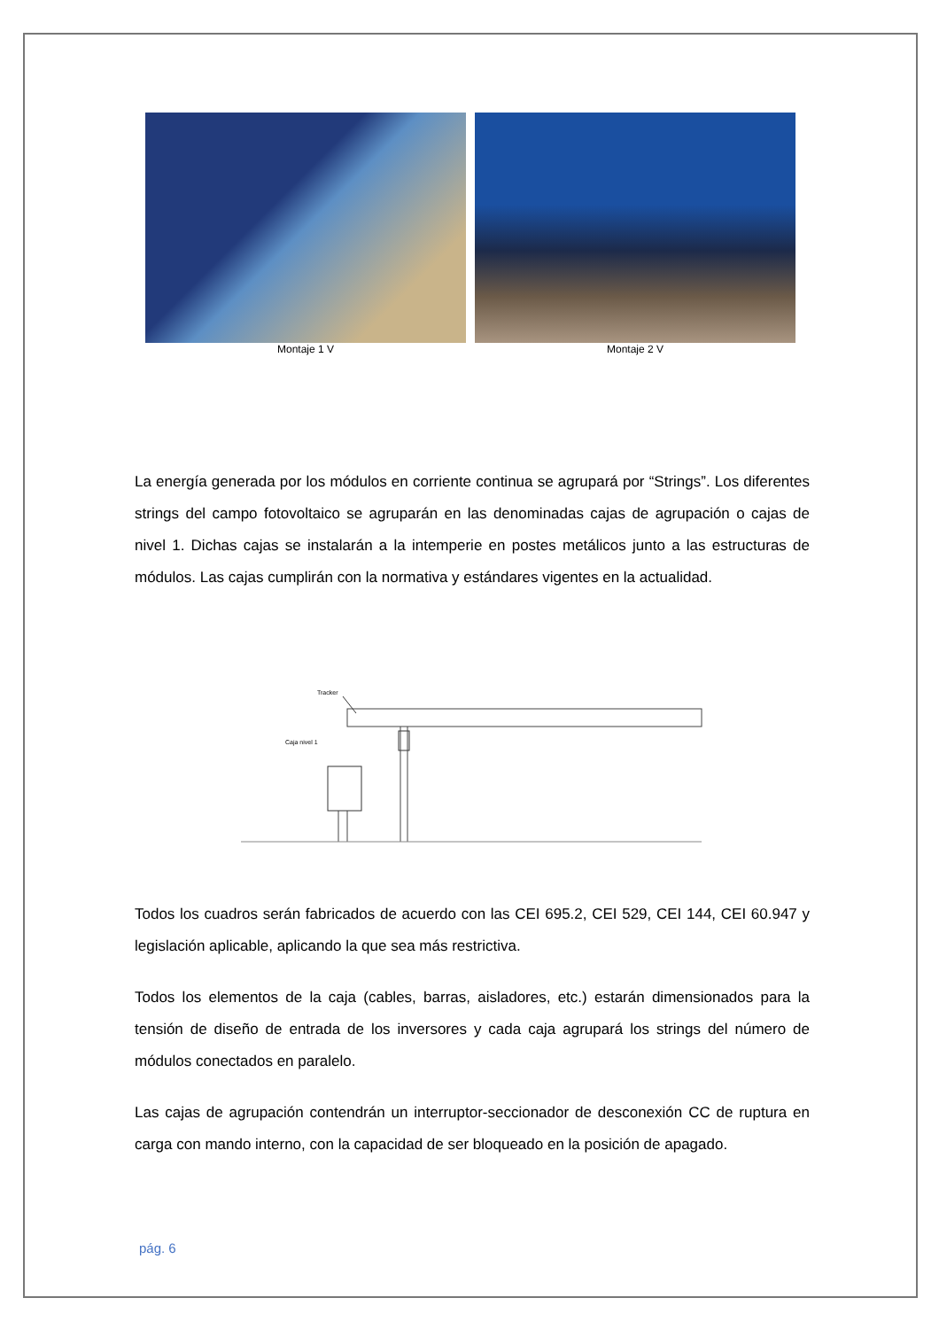Montaje 1 V Montaje 2 V
La energía generada por los módulos en corriente continua se agrupará por “Strings”. Los diferentes strings del campo fotovoltaico se agruparán en las denominadas cajas de agrupación o cajas de nivel 1. Dichas cajas se instalarán a la intemperie en postes metálicos junto a las estructuras de módulos. Las cajas cumplirán con la normativa y estándares vigentes en la actualidad.
Tracker
Caja nivel 1
Todos los cuadros serán fabricados de acuerdo con las CEI 695.2, CEI 529, CEI 144, CEI 60.947 y legislación aplicable, aplicando la que sea más restrictiva.
Todos los elementos de la caja (cables, barras, aisladores, etc.) estarán dimensionados para la tensión de diseño de entrada de los inversores y cada caja agrupará los strings del número de módulos conectados en paralelo.
Las cajas de agrupación contendrán un interruptor-seccionador de desconexión CC de ruptura en carga con mando interno, con la capacidad de ser bloqueado en la posición de apagado.
pág. 6